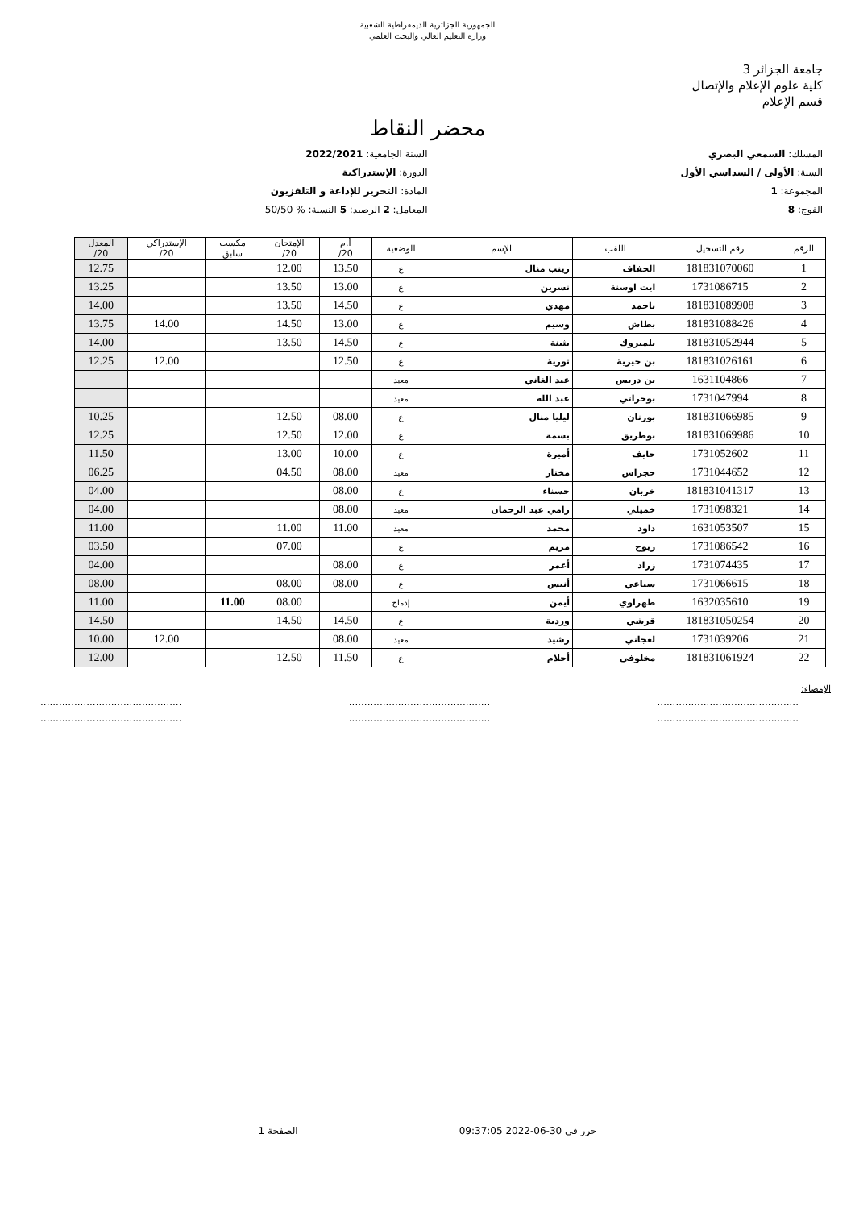الجمهورية الجزائرية الديمقراطية الشعبية
وزارة التعليم العالي والبحث العلمي
جامعة الجزائر 3
كلية علوم الإعلام والإتصال
قسم الإعلام
محضر النقاط
المسلك: السمعي البصري
السنة الجامعية: 2022/2021
السنة: الأولى / السداسي الأول
الدورة: الإستدراكية
المجموعة: 1
المادة: التحرير للإذاعة و التلفزيون
الفوج: 8
المعامل: 2 الرصيد: 5 النسبة: % 50/50
| الرقم | رقم التسجيل | اللقب | الإسم | الوضعية | أ.م 20/ | الإمتحان 20/ | مكسب سابق | الإستدراكي 20/ | المعدل 20/ |
| --- | --- | --- | --- | --- | --- | --- | --- | --- | --- |
| 1 | 181831070060 | الحفاف | زينب منال | ع | 13.50 | 12.00 | | | 12.75 |
| 2 | 1731086715 | ايت اوسنة | نسرين | ع | 13.00 | 13.50 | | | 13.25 |
| 3 | 181831089908 | باحمد | مهدي | ع | 14.50 | 13.50 | | | 14.00 |
| 4 | 181831088426 | بطاش | وسيم | ع | 13.00 | 14.50 | | 14.00 | 13.75 |
| 5 | 181831052944 | بلمبروك | بثينة | ع | 14.50 | 13.50 | | | 14.00 |
| 6 | 181831026161 | بن حيزية | ثورية | ع | 12.50 | | | 12.00 | 12.25 |
| 7 | 1631104866 | بن دريس | عبد الغاني | معيد | | | | | |
| 8 | 1731047994 | بوحراتي | عبد الله | معيد | | | | | |
| 9 | 181831066985 | بورنان | ليليا منال | ع | 08.00 | 12.50 | | | 10.25 |
| 10 | 181831069986 | بوطريق | بسمة | ع | 12.00 | 12.50 | | | 12.25 |
| 11 | 1731052602 | حايف | أميرة | ع | 10.00 | 13.00 | | | 11.50 |
| 12 | 1731044652 | حجراس | مختار | معيد | 08.00 | 04.50 | | | 06.25 |
| 13 | 181831041317 | خربان | حسناء | ع | 08.00 | | | | 04.00 |
| 14 | 1731098321 | خميلي | رامي عبد الرحمان | معيد | 08.00 | | | | 04.00 |
| 15 | 1631053507 | داود | محمد | معيد | 11.00 | 11.00 | | | 11.00 |
| 16 | 1731086542 | ربوح | مريم | ع | | 07.00 | | | 03.50 |
| 17 | 1731074435 | زراد | أعمر | ع | 08.00 | | | | 04.00 |
| 18 | 1731066615 | سباعي | أنيس | ع | 08.00 | 08.00 | | | 08.00 |
| 19 | 1632035610 | طهراوي | أيمن | إدماج | | 08.00 | 11.00 | | 11.00 |
| 20 | 181831050254 | قرشي | وردية | ع | 14.50 | 14.50 | | | 14.50 |
| 21 | 1731039206 | لعجاني | رشيد | معيد | 08.00 | | | 12.00 | 10.00 |
| 22 | 181831061924 | مخلوفي | أحلام | ع | 11.50 | 12.50 | | | 12.00 |
الإمضاء:
..........................................................................................................................................
..........................................................................................................................................
حرر في 30-06-2022 09:37:05 الصفحة 1